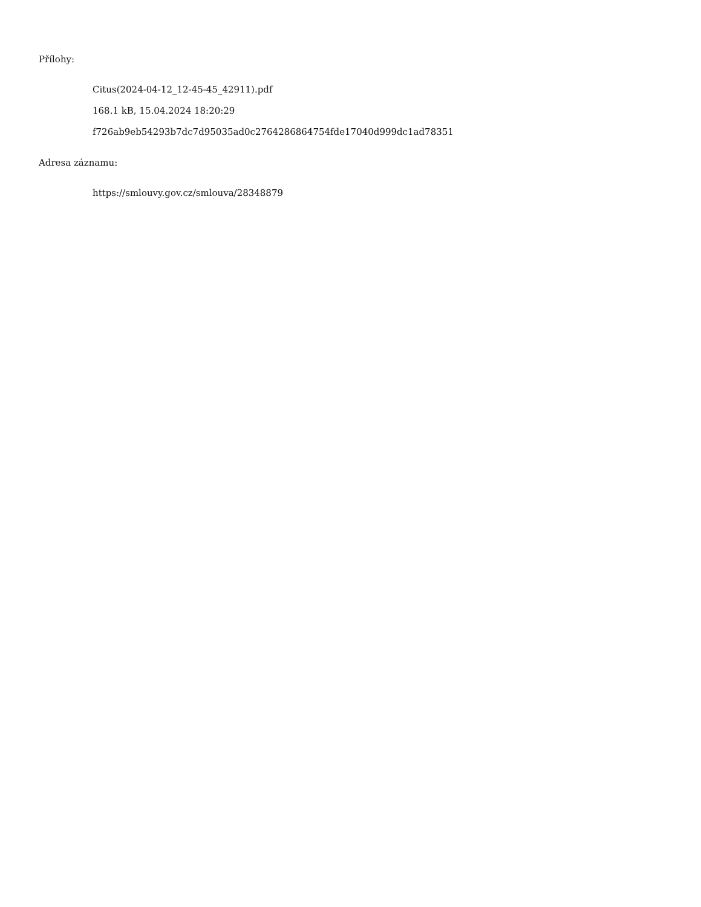Přílohy:
Citus(2024-04-12_12-45-45_42911).pdf
168.1 kB, 15.04.2024 18:20:29
f726ab9eb54293b7dc7d95035ad0c2764286864754fde17040d999dc1ad78351
Adresa záznamu:
https://smlouvy.gov.cz/smlouva/28348879